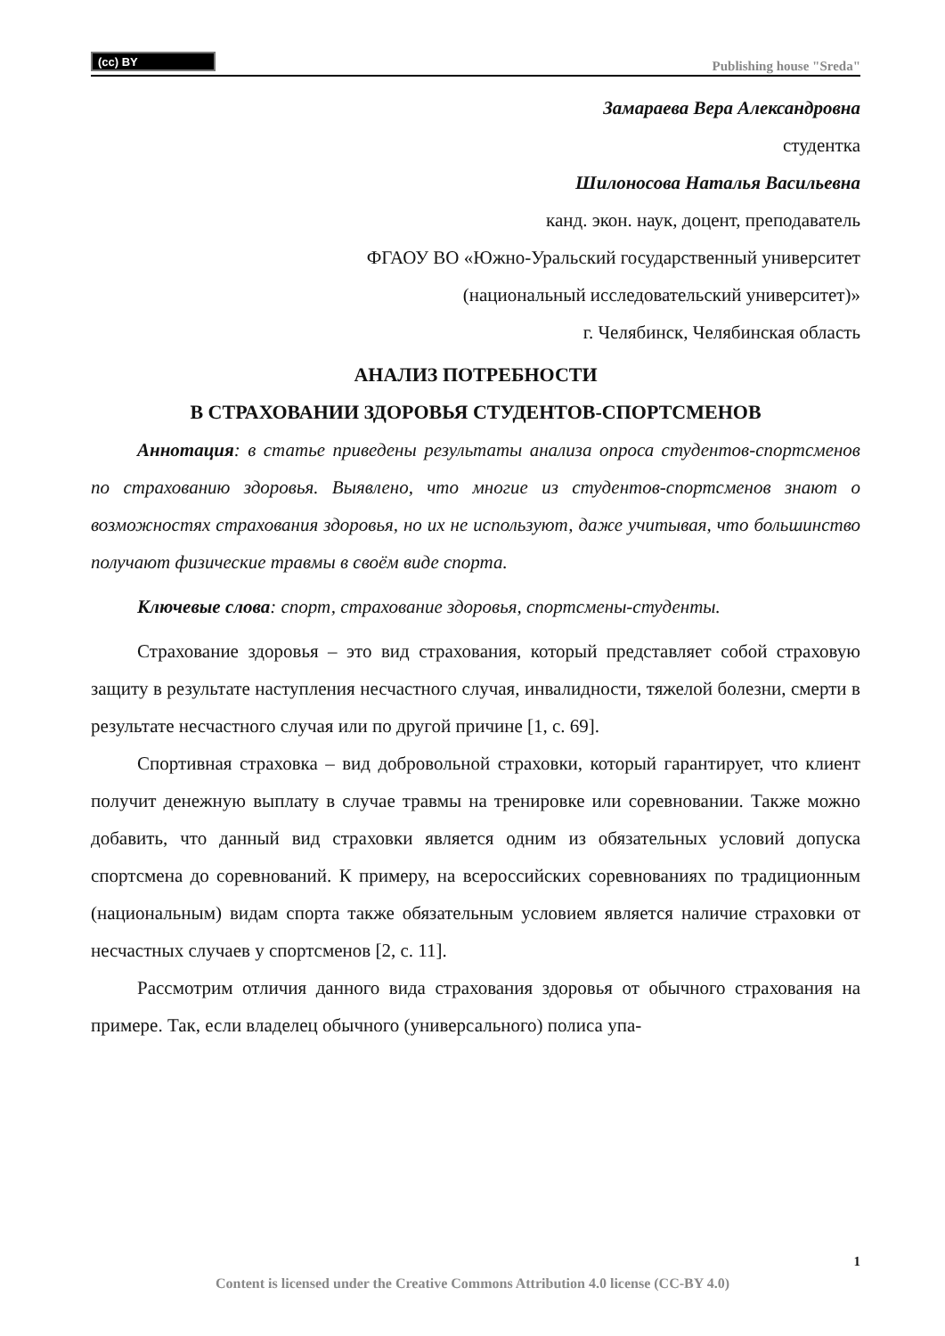(cc) BY
Publishing house "Sreda"
Замараева Вера Александровна
студентка
Шилоносова Наталья Васильевна
канд. экон. наук, доцент, преподаватель
ФГАОУ ВО «Южно-Уральский государственный университет
(национальный исследовательский университет)»
г. Челябинск, Челябинская область
АНАЛИЗ ПОТРЕБНОСТИ
В СТРАХОВАНИИ ЗДОРОВЬЯ СТУДЕНТОВ-СПОРТСМЕНОВ
Аннотация: в статье приведены результаты анализа опроса студентов-спортсменов по страхованию здоровья. Выявлено, что многие из студентов-спортсменов знают о возможностях страхования здоровья, но их не используют, даже учитывая, что большинство получают физические травмы в своём виде спорта.
Ключевые слова: спорт, страхование здоровья, спортсмены-студенты.
Страхование здоровья – это вид страхования, который представляет собой страховую защиту в результате наступления несчастного случая, инвалидности, тяжелой болезни, смерти в результате несчастного случая или по другой причине [1, с. 69].
Спортивная страховка – вид добровольной страховки, который гарантирует, что клиент получит денежную выплату в случае травмы на тренировке или соревновании. Также можно добавить, что данный вид страховки является одним из обязательных условий допуска спортсмена до соревнований. К примеру, на всероссийских соревнованиях по традиционным (национальным) видам спорта также обязательным условием является наличие страховки от несчастных случаев у спортсменов [2, с. 11].
Рассмотрим отличия данного вида страхования здоровья от обычного страхования на примере. Так, если владелец обычного (универсального) полиса упа-
1
Content is licensed under the Creative Commons Attribution 4.0 license (CC-BY 4.0)